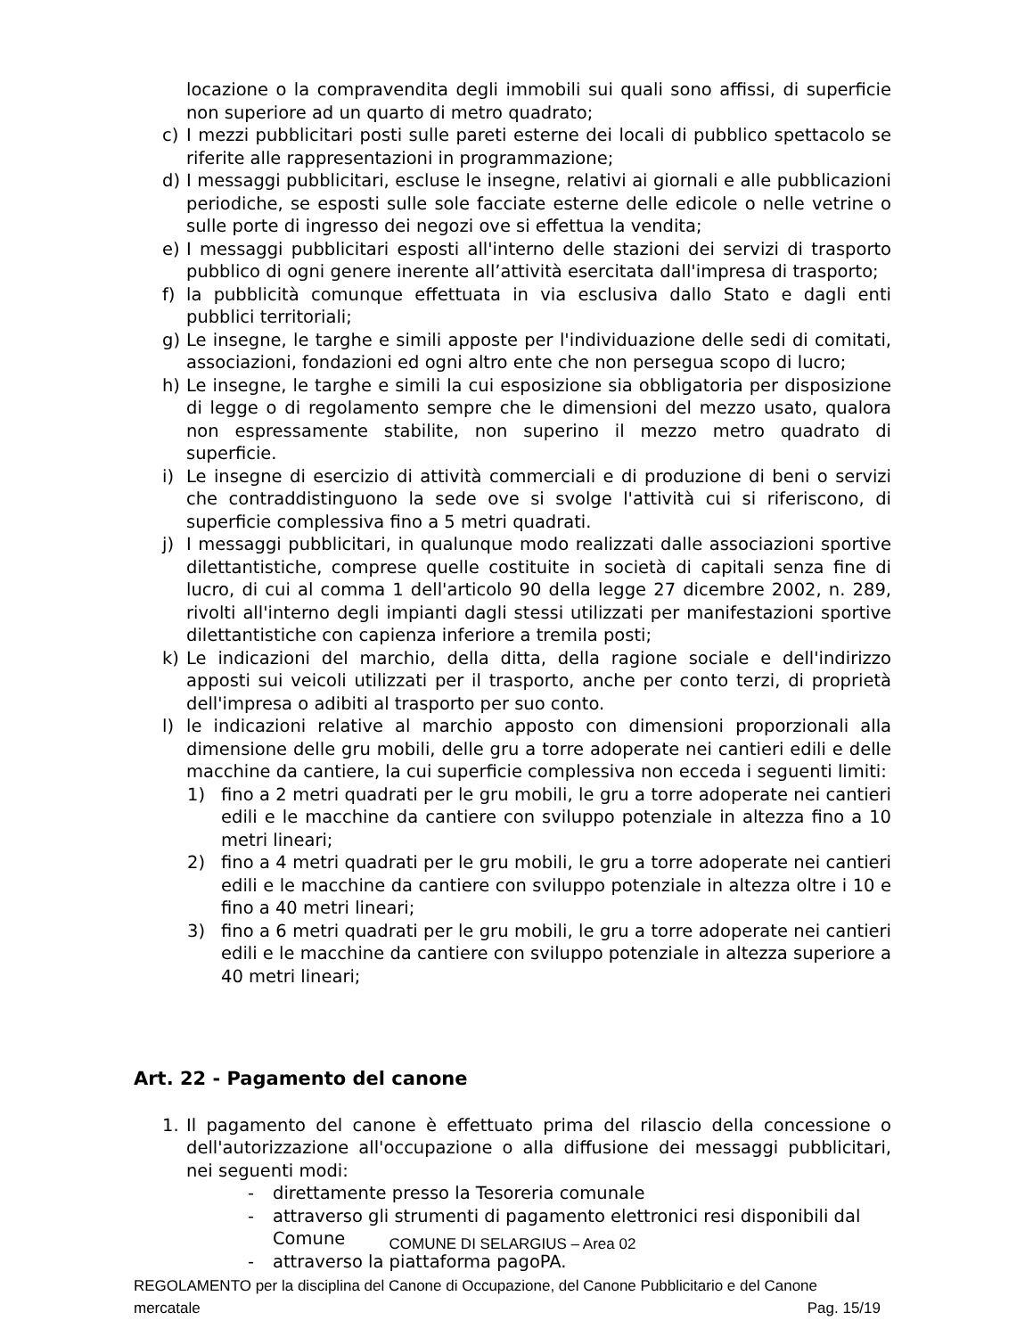locazione o la compravendita degli immobili sui quali sono affissi, di superficie non superiore ad un quarto di metro quadrato;
c) I mezzi pubblicitari posti sulle pareti esterne dei locali di pubblico spettacolo se riferite alle rappresentazioni in programmazione;
d) I messaggi pubblicitari, escluse le insegne, relativi ai giornali e alle pubblicazioni periodiche, se esposti sulle sole facciate esterne delle edicole o nelle vetrine o sulle porte di ingresso dei negozi ove si effettua la vendita;
e) I messaggi pubblicitari esposti all'interno delle stazioni dei servizi di trasporto pubblico di ogni genere inerente all’attività esercitata dall'impresa di trasporto;
f) la pubblicità comunque effettuata in via esclusiva dallo Stato e dagli enti pubblici territoriali;
g) Le insegne, le targhe e simili apposte per l'individuazione delle sedi di comitati, associazioni, fondazioni ed ogni altro ente che non persegua scopo di lucro;
h) Le insegne, le targhe e simili la cui esposizione sia obbligatoria per disposizione di legge o di regolamento sempre che le dimensioni del mezzo usato, qualora non espressamente stabilite, non superino il mezzo metro quadrato di superficie.
i) Le insegne di esercizio di attività commerciali e di produzione di beni o servizi che contraddistinguono la sede ove si svolge l'attività cui si riferiscono, di superficie complessiva fino a 5 metri quadrati.
j) I messaggi pubblicitari, in qualunque modo realizzati dalle associazioni sportive dilettantistiche, comprese quelle costituite in società di capitali senza fine di lucro, di cui al comma 1 dell'articolo 90 della legge 27 dicembre 2002, n. 289, rivolti all'interno degli impianti dagli stessi utilizzati per manifestazioni sportive dilettantistiche con capienza inferiore a tremila posti;
k) Le indicazioni del marchio, della ditta, della ragione sociale e dell'indirizzo apposti sui veicoli utilizzati per il trasporto, anche per conto terzi, di proprietà dell'impresa o adibiti al trasporto per suo conto.
l) le indicazioni relative al marchio apposto con dimensioni proporzionali alla dimensione delle gru mobili, delle gru a torre adoperate nei cantieri edili e delle macchine da cantiere, la cui superficie complessiva non ecceda i seguenti limiti:
1) fino a 2 metri quadrati per le gru mobili, le gru a torre adoperate nei cantieri edili e le macchine da cantiere con sviluppo potenziale in altezza fino a 10 metri lineari;
2) fino a 4 metri quadrati per le gru mobili, le gru a torre adoperate nei cantieri edili e le macchine da cantiere con sviluppo potenziale in altezza oltre i 10 e fino a 40 metri lineari;
3) fino a 6 metri quadrati per le gru mobili, le gru a torre adoperate nei cantieri edili e le macchine da cantiere con sviluppo potenziale in altezza superiore a 40 metri lineari;
Art. 22 - Pagamento del canone
1. Il pagamento del canone è effettuato prima del rilascio della concessione o dell'autorizzazione all'occupazione o alla diffusione dei messaggi pubblicitari, nei seguenti modi:
- direttamente presso la Tesoreria comunale
- attraverso gli strumenti di pagamento elettronici resi disponibili dal Comune
- attraverso la piattaforma pagoPA.
COMUNE DI SELARGIUS – Area 02
REGOLAMENTO per la disciplina del Canone di Occupazione, del Canone Pubblicitario e del Canone
mercatale Pag. 15/19